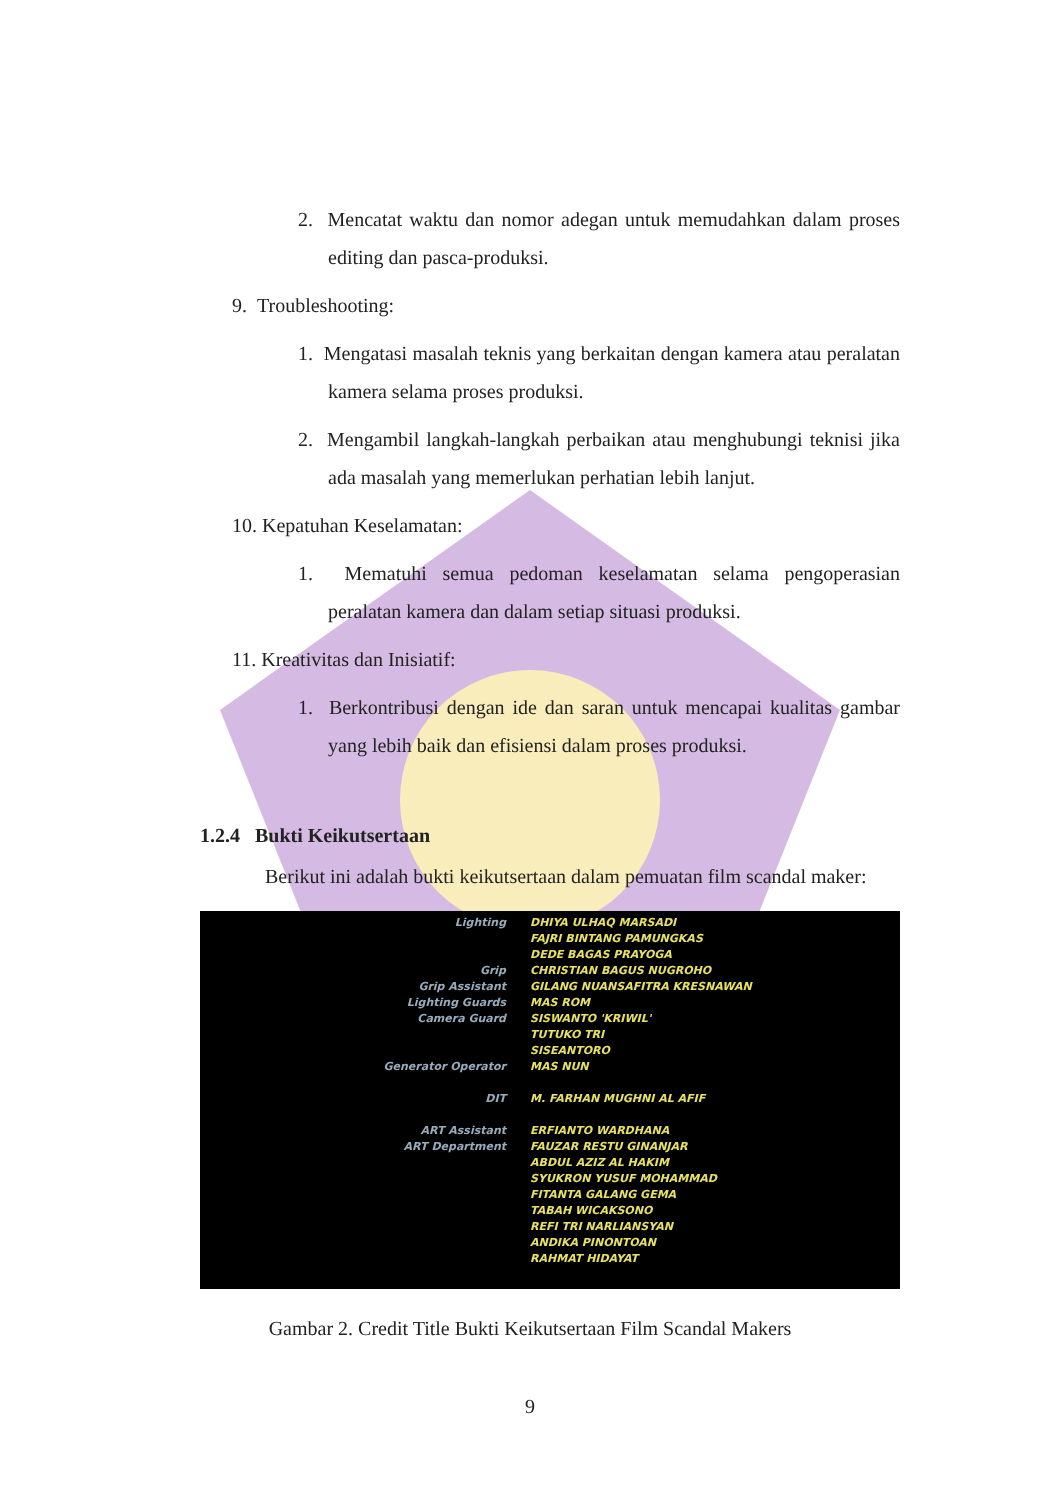2. Mencatat waktu dan nomor adegan untuk memudahkan dalam proses editing dan pasca-produksi.
9. Troubleshooting:
1. Mengatasi masalah teknis yang berkaitan dengan kamera atau peralatan kamera selama proses produksi.
2. Mengambil langkah-langkah perbaikan atau menghubungi teknisi jika ada masalah yang memerlukan perhatian lebih lanjut.
10. Kepatuhan Keselamatan:
1. Mematuhi semua pedoman keselamatan selama pengoperasian peralatan kamera dan dalam setiap situasi produksi.
11. Kreativitas dan Inisiatif:
1. Berkontribusi dengan ide dan saran untuk mencapai kualitas gambar yang lebih baik dan efisiensi dalam proses produksi.
1.2.4 Bukti Keikutsertaan
Berikut ini adalah bukti keikutsertaan dalam pemuatan film scandal maker:
Lighting
Grip
Grip Assistant
Lighting Guards
Camera Guard
Generator Operator
DIT
ART Assistant
ART Department
DHIYA ULHAQ MARSADI
FAJRI BINTANG PAMUNGKAS
DEDE BAGAS PRAYOGA
CHRISTIAN BAGUS NUGROHO
GILANG NUANSAFITRA KRESNAWAN
MAS ROM
SISWANTO 'KRIWIL'
TUTUKO TRI
SISEANTORO
MAS NUN
M. FARHAN MUGHNI AL AFIF
ERFIANTO WARDHANA
FAUZAR RESTU GINANJAR
ABDUL AZIZ AL HAKIM
SYUKRON YUSUF MOHAMMAD
FITANTA GALANG GEMA
TABAH WICAKSONO
REFI TRI NARLIANSYAN
ANDIKA PINONTOAN
RAHMAT HIDAYAT
Gambar 2. Credit Title Bukti Keikutsertaan Film Scandal Makers
9